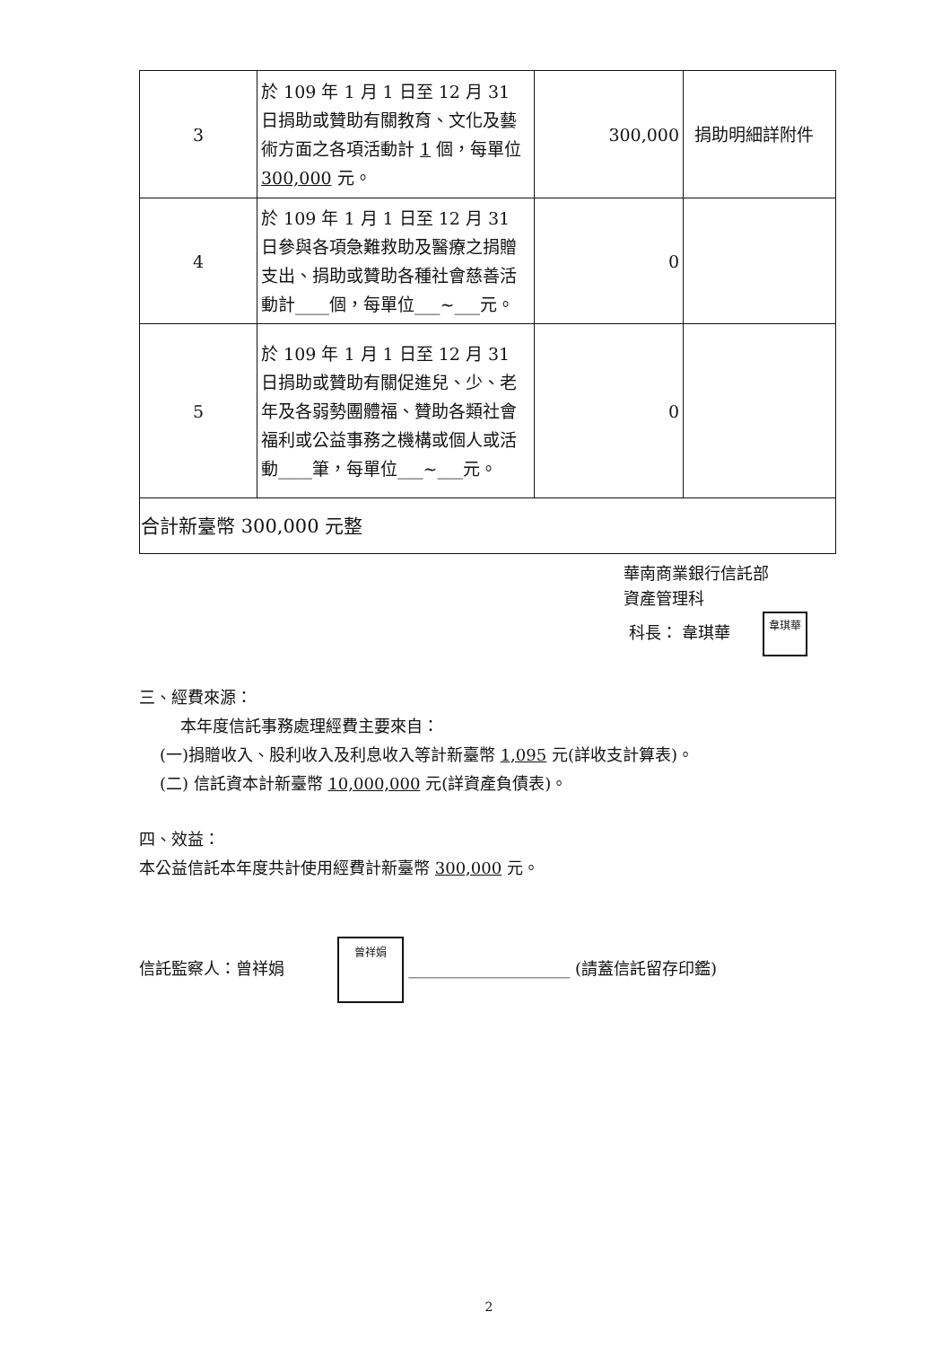| 3 | 於 109 年 1 月 1 日至 12 月 31 日捐助或贊助有關教育、文化及藝術方面之各項活動計 1 個，每單位 300,000 元。 | 300,000 | 捐助明細詳附件 |
| 4 | 於 109 年 1 月 1 日至 12 月 31 日參與各項急難救助及醫療之捐贈支出、捐助或贊助各種社會慈善活動計____個，每單位___~___元。 | 0 | |
| 5 | 於 109 年 1 月 1 日至 12 月 31 日捐助或贊助有關促進兒、少、老年及各弱勢團體福、贊助各類社會福利或公益事務之機構或個人或活動____筆，每單位___~___元。 | 0 | |
| 合計新臺幣 300,000 元整 | | | |
華南商業銀行信託部
資產管理科
科長： 韋琪華 韋琪華
三、經費來源：
本年度信託事務處理經費主要來自：
(一)捐贈收入、股利收入及利息收入等計新臺幣 1,095 元(詳收支計算表)。
(二) 信託資本計新臺幣 10,000,000 元(詳資產負債表)。
四、效益：
本公益信託本年度共計使用經費計新臺幣 300,000 元。
信託監察人：曾祥娟 曾祥娟 ____________________ (請蓋信託留存印鑑)
2